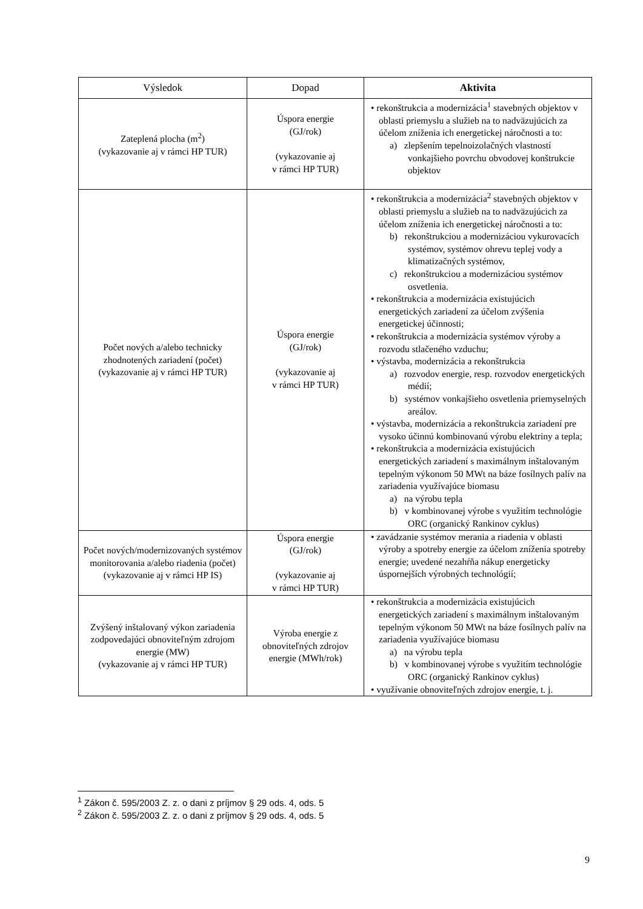| Výsledok | Dopad | Aktivita |
| --- | --- | --- |
| Zateplená plocha (m<sup>2</sup>) (vykazovanie aj v rámci HP TUR) | Úspora energie (GJ/rok) (vykazovanie aj v rámci HP TUR) | • rekonštrukcia a modernizácia<sup>1</sup> stavebných objektov v oblasti priemyslu a služieb na to nadväzujúcich za účelom zníženia ich energetickej náročnosti a to: a) zlepšením tepelnoizolačných vlastností vonkajšieho povrchu obvodovej konštrukcie objektov |
| Počet nových a/alebo technicky zhodnotených zariadení (počet) (vykazovanie aj v rámci HP TUR) | Úspora energie (GJ/rok) (vykazovanie aj v rámci HP TUR) | • rekonštrukcia a modernizácia<sup>2</sup> stavebných objektov v oblasti priemyslu a služieb na to nadväzujúcich za účelom zníženia ich energetickej náročnosti a to: b) rekonštrukciou a modernizáciou vykurovacích systémov, systémov ohrevu teplej vody a klimatizačných systémov, c) rekonštrukciou a modernizáciou systémov osvetlenia. • rekonštrukcia a modernizácia existujúcich energetických zariadení za účelom zvýšenia energetickej účinnosti; • rekonštrukcia a modernizácia systémov výroby a rozvodu stlačeného vzduchu; • výstavba, modernizácia a rekonštrukcia a) rozvodov energie, resp. rozvodov energetických médií; b) systémov vonkajšieho osvetlenia priemyselných areálov. • výstavba, modernizácia a rekonštrukcia zariadení pre vysoko účinnú kombinovanú výrobu elektriny a tepla; • rekonštrukcia a modernizácia existujúcich energetických zariadení s maximálnym inštalovaným tepelným výkonom 50 MWt na báze fosílnych palív na zariadenia využívajúce biomasu a) na výrobu tepla b) v kombinovanej výrobe s využitím technológie ORC (organický Rankinov cyklus) |
| Počet nových/modernizovaných systémov monitorovania a/alebo riadenia (počet) (vykazovanie aj v rámci HP IS) | Úspora energie (GJ/rok) (vykazovanie aj v rámci HP TUR) | • zavádzanie systémov merania a riadenia v oblasti výroby a spotreby energie za účelom zníženia spotreby energie; uvedené nezahŕňa nákup energeticky úspornejších výrobných technológií; |
| Zvýšený inštalovaný výkon zariadenia zodpovedajúci obnoviteľným zdrojom energie (MW) (vykazovanie aj v rámci HP TUR) | Výroba energie z obnoviteľných zdrojov energie (MWh/rok) | • rekonštrukcia a modernizácia existujúcich energetických zariadení s maximálnym inštalovaným tepelným výkonom 50 MWt na báze fosílnych palív na zariadenia využívajúce biomasu a) na výrobu tepla b) v kombinovanej výrobe s využitím technológie ORC (organický Rankinov cyklus) • využívanie obnoviteľných zdrojov energie, t. j. |
<sup>1</sup> Zákon č. 595/2003 Z. z. o dani z príjmov § 29 ods. 4, ods. 5
<sup>2</sup> Zákon č. 595/2003 Z. z. o dani z príjmov § 29 ods. 4, ods. 5
9